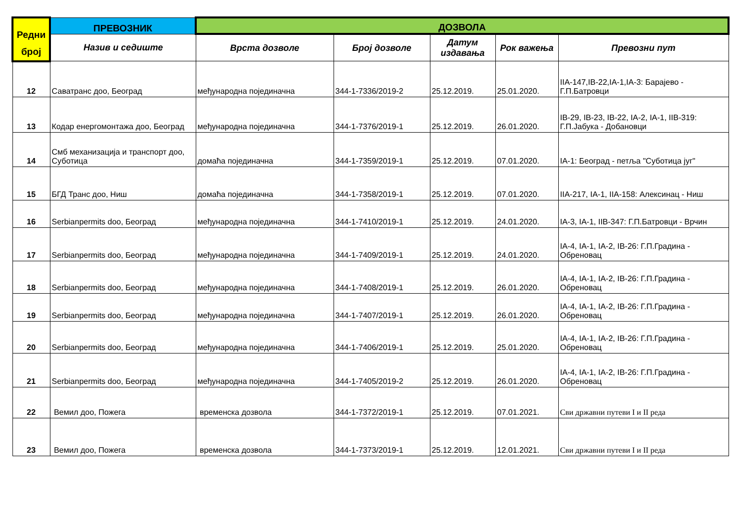| Редни број | ПРЕВОЗНИК | ДОЗВОЛА | | | | |
| --- | --- | --- | --- | --- | --- | --- |
| | Назив и седиште | Врста дозволе | Број дозволе | Датум издавања | Рок важења | Превозни пут |
| 12 | Саватранс доо, Београд | међународна појединачна | 344-1-7336/2019-2 | 25.12.2019. | 25.01.2020. | IIA-147,IB-22,IA-1,IA-3: Барајево - Г.П.Батровци |
| 13 | Кодар енергомонтажа доо, Београд | међународна појединачна | 344-1-7376/2019-1 | 25.12.2019. | 26.01.2020. | IB-29, IB-23, IB-22, IA-2, IA-1, IIB-319: Г.П.Јабука - Добановци |
| 14 | Смб механизација и транспорт доо, Суботица | домаћа појединачна | 344-1-7359/2019-1 | 25.12.2019. | 07.01.2020. | IA-1: Београд - петља "Суботица југ" |
| 15 | БГД Транс доо, Ниш | домаћа појединачна | 344-1-7358/2019-1 | 25.12.2019. | 07.01.2020. | IIA-217, IA-1, IIA-158: Алексинац - Ниш |
| 16 | Serbianpermits doo, Београд | међународна појединачна | 344-1-7410/2019-1 | 25.12.2019. | 24.01.2020. | IA-3, IA-1, IIB-347: Г.П.Батровци - Врчин |
| 17 | Serbianpermits doo, Београд | међународна појединачна | 344-1-7409/2019-1 | 25.12.2019. | 24.01.2020. | IA-4, IA-1, IA-2, IB-26: Г.П.Градина - Обреновац |
| 18 | Serbianpermits doo, Београд | међународна појединачна | 344-1-7408/2019-1 | 25.12.2019. | 26.01.2020. | IA-4, IA-1, IA-2, IB-26: Г.П.Градина - Обреновац |
| 19 | Serbianpermits doo, Београд | међународна појединачна | 344-1-7407/2019-1 | 25.12.2019. | 26.01.2020. | IA-4, IA-1, IA-2, IB-26: Г.П.Градина - Обреновац |
| 20 | Serbianpermits doo, Београд | међународна појединачна | 344-1-7406/2019-1 | 25.12.2019. | 25.01.2020. | IA-4, IA-1, IA-2, IB-26: Г.П.Градина - Обреновац |
| 21 | Serbianpermits doo, Београд | међународна појединачна | 344-1-7405/2019-2 | 25.12.2019. | 26.01.2020. | IA-4, IA-1, IA-2, IB-26: Г.П.Градина - Обреновац |
| 22 | Вемил доо, Пожега | временска дозвола | 344-1-7372/2019-1 | 25.12.2019. | 07.01.2021. | Сви државни путеви I и II реда |
| 23 | Вемил доо, Пожега | временска дозвола | 344-1-7373/2019-1 | 25.12.2019. | 12.01.2021. | Сви државни путеви I и II реда |